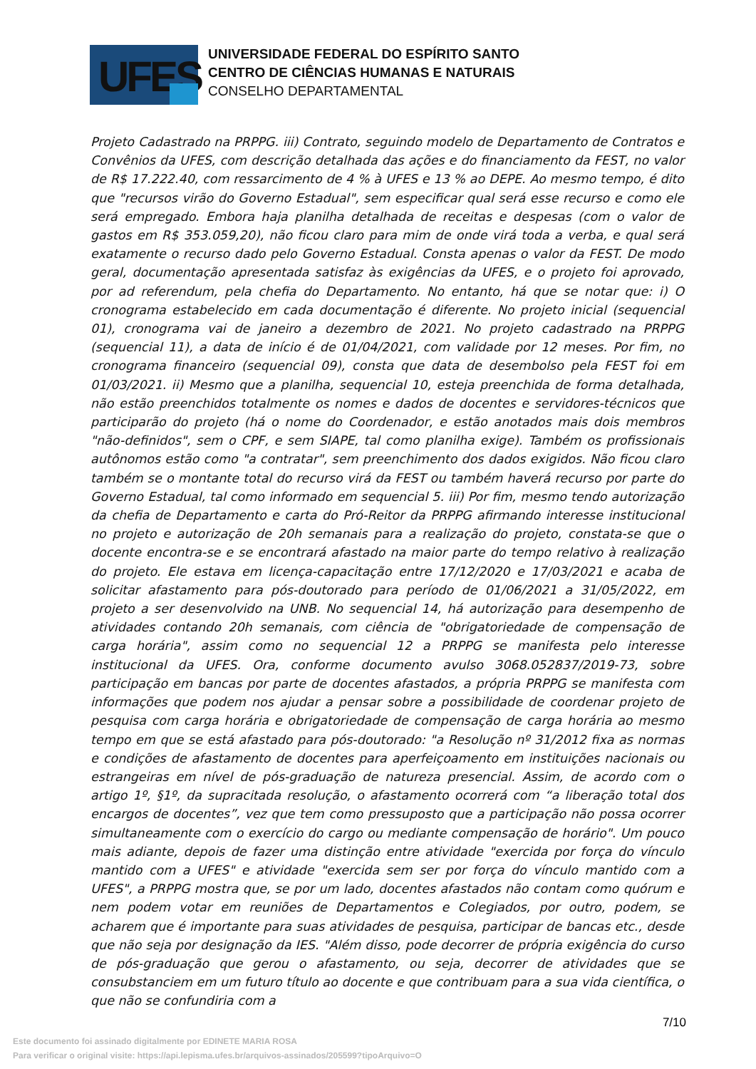UFES
UNIVERSIDADE FEDERAL DO ESPÍRITO SANTO
CENTRO DE CIÊNCIAS HUMANAS E NATURAIS
CONSELHO DEPARTAMENTAL
Projeto Cadastrado na PRPPG. iii) Contrato, seguindo modelo de Departamento de Contratos e Convênios da UFES, com descrição detalhada das ações e do financiamento da FEST, no valor de R$ 17.222.40, com ressarcimento de 4 % à UFES e 13 % ao DEPE. Ao mesmo tempo, é dito que "recursos virão do Governo Estadual", sem especificar qual será esse recurso e como ele será empregado. Embora haja planilha detalhada de receitas e despesas (com o valor de gastos em R$ 353.059,20), não ficou claro para mim de onde virá toda a verba, e qual será exatamente o recurso dado pelo Governo Estadual. Consta apenas o valor da FEST. De modo geral, documentação apresentada satisfaz às exigências da UFES, e o projeto foi aprovado, por ad referendum, pela chefia do Departamento. No entanto, há que se notar que: i) O cronograma estabelecido em cada documentação é diferente. No projeto inicial (sequencial 01), cronograma vai de janeiro a dezembro de 2021. No projeto cadastrado na PRPPG (sequencial 11), a data de início é de 01/04/2021, com validade por 12 meses. Por fim, no cronograma financeiro (sequencial 09), consta que data de desembolso pela FEST foi em 01/03/2021. ii) Mesmo que a planilha, sequencial 10, esteja preenchida de forma detalhada, não estão preenchidos totalmente os nomes e dados de docentes e servidores-técnicos que participarão do projeto (há o nome do Coordenador, e estão anotados mais dois membros "não-definidos", sem o CPF, e sem SIAPE, tal como planilha exige). Também os profissionais autônomos estão como "a contratar", sem preenchimento dos dados exigidos. Não ficou claro também se o montante total do recurso virá da FEST ou também haverá recurso por parte do Governo Estadual, tal como informado em sequencial 5. iii) Por fim, mesmo tendo autorização da chefia de Departamento e carta do Pró-Reitor da PRPPG afirmando interesse institucional no projeto e autorização de 20h semanais para a realização do projeto, constata-se que o docente encontra-se e se encontrará afastado na maior parte do tempo relativo à realização do projeto. Ele estava em licença-capacitação entre 17/12/2020 e 17/03/2021 e acaba de solicitar afastamento para pós-doutorado para período de 01/06/2021 a 31/05/2022, em projeto a ser desenvolvido na UNB. No sequencial 14, há autorização para desempenho de atividades contando 20h semanais, com ciência de "obrigatoriedade de compensação de carga horária", assim como no sequencial 12 a PRPPG se manifesta pelo interesse institucional da UFES. Ora, conforme documento avulso 3068.052837/2019-73, sobre participação em bancas por parte de docentes afastados, a própria PRPPG se manifesta com informações que podem nos ajudar a pensar sobre a possibilidade de coordenar projeto de pesquisa com carga horária e obrigatoriedade de compensação de carga horária ao mesmo tempo em que se está afastado para pós-doutorado: "a Resolução nº 31/2012 fixa as normas e condições de afastamento de docentes para aperfeiçoamento em instituições nacionais ou estrangeiras em nível de pós-graduação de natureza presencial. Assim, de acordo com o artigo 1º, §1º, da supracitada resolução, o afastamento ocorrerá com “a liberação total dos encargos de docentes”, vez que tem como pressuposto que a participação não possa ocorrer simultaneamente com o exercício do cargo ou mediante compensação de horário". Um pouco mais adiante, depois de fazer uma distinção entre atividade "exercida por força do vínculo mantido com a UFES" e atividade "exercida sem ser por força do vínculo mantido com a UFES", a PRPPG mostra que, se por um lado, docentes afastados não contam como quórum e nem podem votar em reuniões de Departamentos e Colegiados, por outro, podem, se acharem que é importante para suas atividades de pesquisa, participar de bancas etc., desde que não seja por designação da IES. "Além disso, pode decorrer de própria exigência do curso de pós-graduação que gerou o afastamento, ou seja, decorrer de atividades que se consubstanciem em um futuro título ao docente e que contribuam para a sua vida científica, o que não se confundiria com a
7/10
Este documento foi assinado digitalmente por EDINETE MARIA ROSA
Para verificar o original visite: https://api.lepisma.ufes.br/arquivos-assinados/205599?tipoArquivo=O